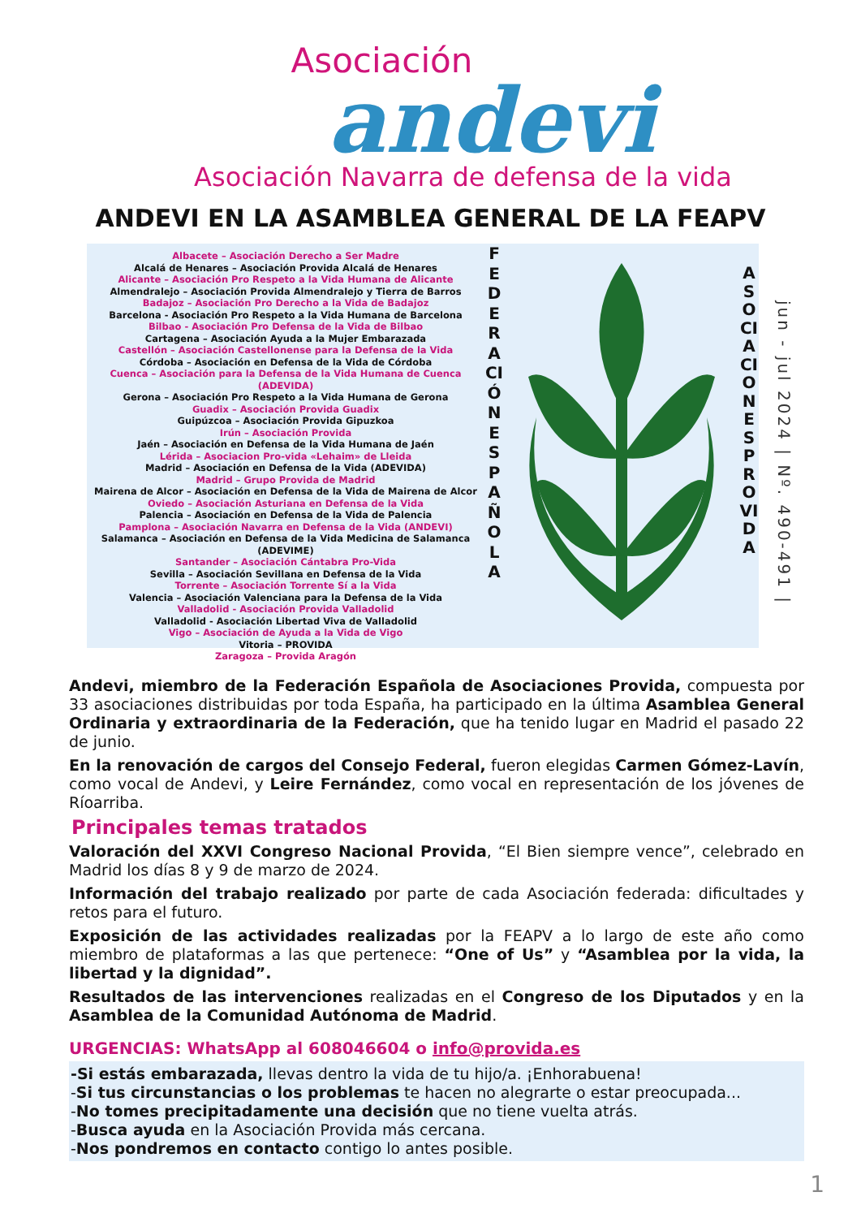Asociación
andevi
Asociación Navarra de defensa de la vida
ANDEVI EN LA ASAMBLEA GENERAL DE LA FEAPV
Albacete – Asociación Derecho a Ser Madre
Alcalá de Henares – Asociación Provida Alcalá de Henares
Alicante – Asociación Pro Respeto a la Vida Humana de Alicante
Almendralejo – Asociación Provida Almendralejo y Tierra de Barros
Badajoz – Asociación Pro Derecho a la Vida de Badajoz
Barcelona - Asociación Pro Respeto a la Vida Humana de Barcelona
Bilbao - Asociación Pro Defensa de la Vida de Bilbao
Cartagena – Asociación Ayuda a la Mujer Embarazada
Castellón – Asociación Castellonense para la Defensa de la Vida
Córdoba – Asociación en Defensa de la Vida de Córdoba
Cuenca – Asociación para la Defensa de la Vida Humana de Cuenca (ADEVIDA)
Gerona – Asociación Pro Respeto a la Vida Humana de Gerona
Guadix – Asociación Provida Guadix
Guipúzcoa – Asociación Provida Gipuzkoa
Irún – Asociación Provida
Jaén – Asociación en Defensa de la Vida Humana de Jaén
Lérida – Asociacion Pro-vida «Lehaim» de Lleida
Madrid – Asociación en Defensa de la Vida (ADEVIDA)
Madrid – Grupo Provida de Madrid
Mairena de Alcor – Asociación en Defensa de la Vida de Mairena de Alcor
Oviedo – Asociación Asturiana en Defensa de la Vida
Palencia – Asociación en Defensa de la Vida de Palencia
Pamplona – Asociación Navarra en Defensa de la Vida (ANDEVI)
Salamanca – Asociación en Defensa de la Vida Medicina de Salamanca (ADEVIME)
Santander – Asociación Cántabra Pro-Vida
Sevilla – Asociación Sevillana en Defensa de la Vida
Torrente – Asociación Torrente Sí a la Vida
Valencia – Asociación Valenciana para la Defensa de la Vida
Valladolid - Asociación Provida Valladolid
Valladolid - Asociación Libertad Viva de Valladolid
Vigo – Asociación de Ayuda a la Vida de Vigo
Vitoria – PROVIDA
Zaragoza – Provida Aragón
FEDERACIÓN ESPAÑOLA
ASOCIACIONES PROVIDA
jun - jul 2024 | Nº. 490-491 |
Andevi, miembro de la Federación Española de Asociaciones Provida, compuesta por 33 asociaciones distribuidas por toda España, ha participado en la última Asamblea General Ordinaria y extraordinaria de la Federación, que ha tenido lugar en Madrid el pasado 22 de junio.
En la renovación de cargos del Consejo Federal, fueron elegidas Carmen Gómez-Lavín, como vocal de Andevi, y Leire Fernández, como vocal en representación de los jóvenes de Ríoarriba.
Principales temas tratados
Valoración del XXVI Congreso Nacional Provida, “El Bien siempre vence”, celebrado en Madrid los días 8 y 9 de marzo de 2024.
Información del trabajo realizado por parte de cada Asociación federada: dificultades y retos para el futuro.
Exposición de las actividades realizadas por la FEAPV a lo largo de este año como miembro de plataformas a las que pertenece: “One of Us” y “Asamblea por la vida, la libertad y la dignidad”.
Resultados de las intervenciones realizadas en el Congreso de los Diputados y en la Asamblea de la Comunidad Autónoma de Madrid.
URGENCIAS: WhatsApp al 608046604 o info@provida.es
-Si estás embarazada, llevas dentro la vida de tu hijo/a. ¡Enhorabuena!
-Si tus circunstancias o los problemas te hacen no alegrarte o estar preocupada...
-No tomes precipitadamente una decisión que no tiene vuelta atrás.
-Busca ayuda en la Asociación Provida más cercana.
-Nos pondremos en contacto contigo lo antes posible.
1